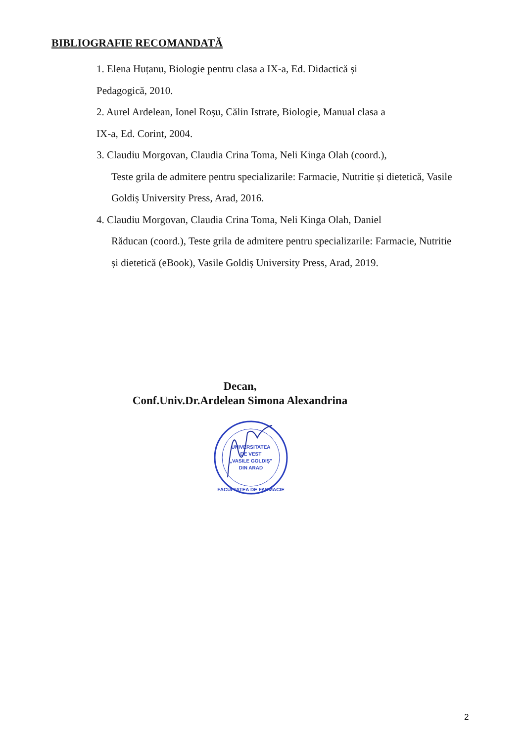BIBLIOGRAFIE RECOMANDATĂ
1. Elena Huțanu, Biologie pentru clasa a IX-a, Ed. Didactică și
Pedagogică, 2010.
2. Aurel Ardelean, Ionel Roșu, Călin Istrate, Biologie, Manual clasa a
IX-a, Ed. Corint, 2004.
3. Claudiu Morgovan, Claudia Crina Toma, Neli Kinga Olah (coord.),
Teste grila de admitere pentru specializarile: Farmacie, Nutritie și dietetică, Vasile Goldiș University Press, Arad, 2016.
4. Claudiu Morgovan, Claudia Crina Toma, Neli Kinga Olah, Daniel
Răducan (coord.), Teste grila de admitere pentru specializarile: Farmacie, Nutritie și dietetică (eBook), Vasile Goldiș University Press, Arad, 2019.
Decan,
Conf.Univ.Dr.Ardelean Simona Alexandrina
UNIVERSITATEA
DE VEST
„VASILE GOLDIȘ"
DIN ARAD
FACULTATEA DE FARMACIE
2